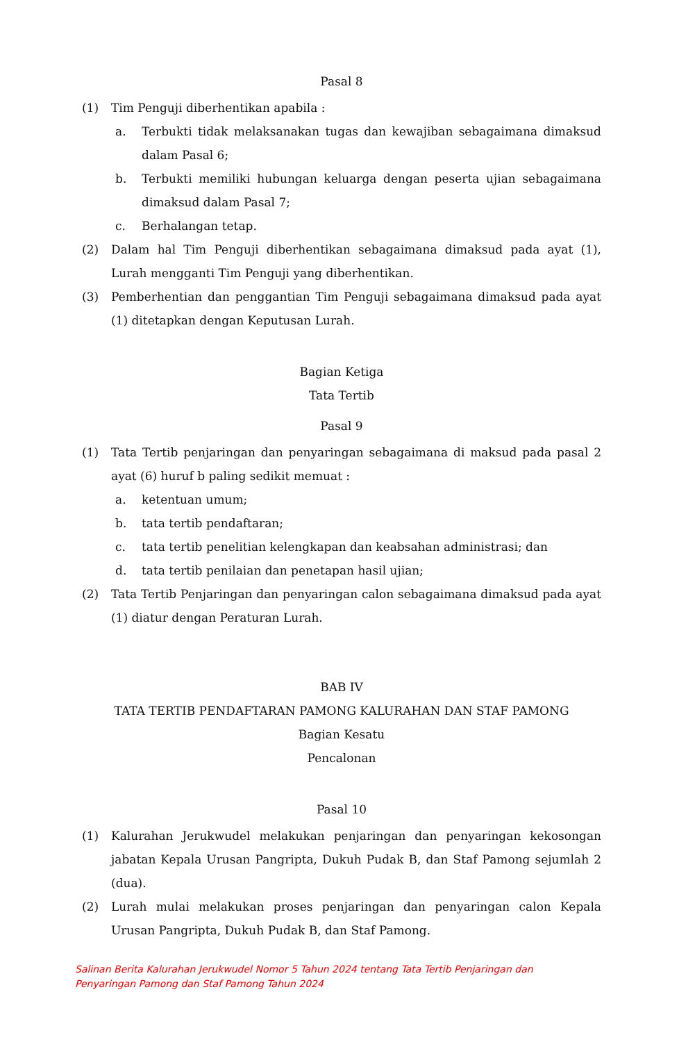Pasal 8
(1) Tim Penguji diberhentikan apabila :
a. Terbukti tidak melaksanakan tugas dan kewajiban sebagaimana dimaksud dalam Pasal 6;
b. Terbukti memiliki hubungan keluarga dengan peserta ujian sebagaimana dimaksud dalam Pasal 7;
c. Berhalangan tetap.
(2) Dalam hal Tim Penguji diberhentikan sebagaimana dimaksud pada ayat (1), Lurah mengganti Tim Penguji yang diberhentikan.
(3) Pemberhentian dan penggantian Tim Penguji sebagaimana dimaksud pada ayat (1) ditetapkan dengan Keputusan Lurah.
Bagian Ketiga
Tata Tertib
Pasal 9
(1) Tata Tertib penjaringan dan penyaringan sebagaimana di maksud pada pasal 2 ayat (6) huruf b paling sedikit memuat :
a. ketentuan umum;
b. tata tertib pendaftaran;
c. tata tertib penelitian kelengkapan dan keabsahan administrasi; dan
d. tata tertib penilaian dan penetapan hasil ujian;
(2) Tata Tertib Penjaringan dan penyaringan calon sebagaimana dimaksud pada ayat (1) diatur dengan Peraturan Lurah.
BAB IV
TATA TERTIB PENDAFTARAN PAMONG KALURAHAN DAN STAF PAMONG
Bagian Kesatu
Pencalonan
Pasal 10
(1) Kalurahan Jerukwudel melakukan penjaringan dan penyaringan kekosongan jabatan Kepala Urusan Pangripta, Dukuh Pudak B, dan Staf Pamong sejumlah 2 (dua).
(2) Lurah mulai melakukan proses penjaringan dan penyaringan calon Kepala Urusan Pangripta, Dukuh Pudak B, dan Staf Pamong.
Salinan Berita Kalurahan Jerukwudel Nomor 5 Tahun 2024 tentang Tata Tertib Penjaringan dan
Penyaringan Pamong dan Staf Pamong Tahun 2024